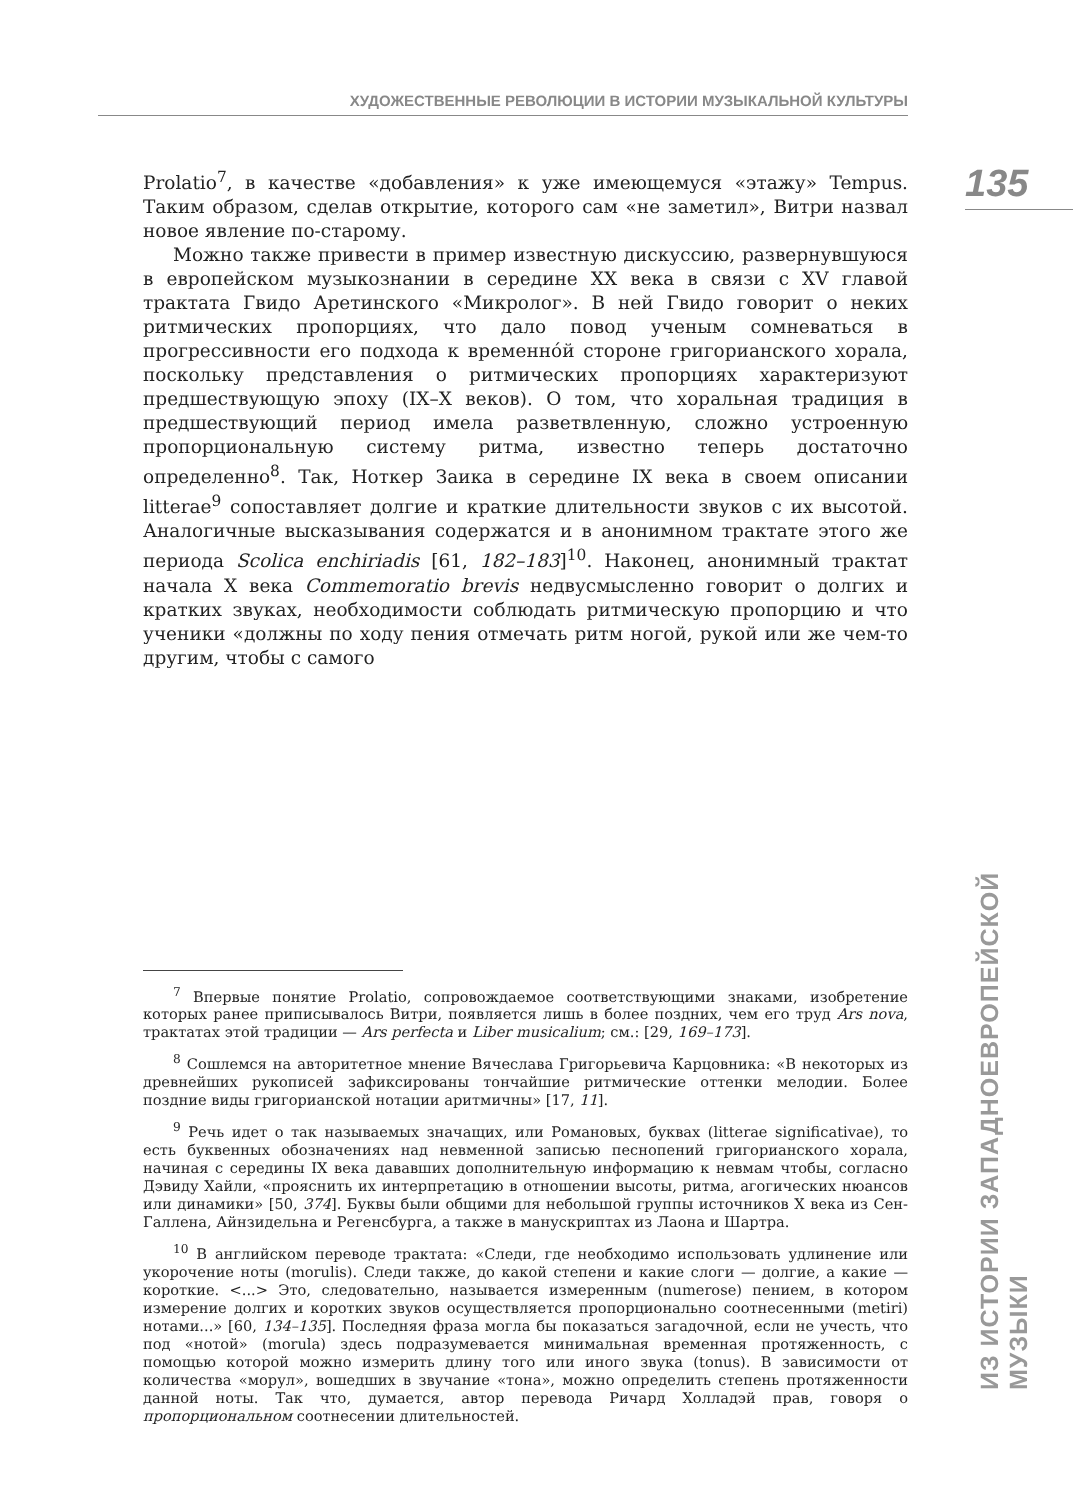ХУДОЖЕСТВЕННЫЕ РЕВОЛЮЦИИ В ИСТОРИИ МУЗЫКАЛЬНОЙ КУЛЬТУРЫ
135
Prolatio<sup>7</sup>, в качестве «добавления» к уже имеющемуся «этажу» Tempus. Таким образом, сделав открытие, которого сам «не заметил», Витри назвал новое явление по-старому.
Можно также привести в пример известную дискуссию, развернувшуюся в европейском музыкознании в середине XX века в связи с XV главой трактата Гвидо Аретинского «Микролог». В ней Гвидо говорит о неких ритмических пропорциях, что дало повод ученым сомневаться в прогрессивности его подхода к временнóй стороне григорианского хорала, поскольку представления о ритмических пропорциях характеризуют предшествующую эпоху (IX–X веков). О том, что хоральная традиция в предшествующий период имела разветвленную, сложно устроенную пропорциональную систему ритма, известно теперь достаточно определенно<sup>8</sup>. Так, Ноткер Заика в середине IX века в своем описании litterae<sup>9</sup> сопоставляет долгие и краткие длительности звуков с их высотой. Аналогичные высказывания содержатся и в анонимном трактате этого же периода Scolica enchiriadis [61, 182–183]<sup>10</sup>. Наконец, анонимный трактат начала X века Commemoratio brevis недвусмысленно говорит о долгих и кратких звуках, необходимости соблюдать ритмическую пропорцию и что ученики «должны по ходу пения отмечать ритм ногой, рукой или же чем-то другим, чтобы с самого
<sup>7</sup> Впервые понятие Prolatio, сопровождаемое соответствующими знаками, изобретение которых ранее приписывалось Витри, появляется лишь в более поздних, чем его труд Ars nova, трактатах этой традиции — Ars perfecta и Liber musicalium; см.: [29, 169–173].
<sup>8</sup> Сошлемся на авторитетное мнение Вячеслава Григорьевича Карцовника: «В некоторых из древнейших рукописей зафиксированы тончайшие ритмические оттенки мелодии. Более поздние виды григорианской нотации аритмичны» [17, 11].
<sup>9</sup> Речь идет о так называемых значащих, или Романовых, буквах (litterae significativae), то есть буквенных обозначениях над невменной записью песнопений григорианского хорала, начиная с середины IX века дававших дополнительную информацию к невмам чтобы, согласно Дэвиду Хайли, «прояснить их интерпретацию в отношении высоты, ритма, агогических нюансов или динамики» [50, 374]. Буквы были общими для небольшой группы источников X века из Сен-Галлена, Айнзидельна и Регенсбурга, а также в манускриптах из Лаона и Шартра.
<sup>10</sup> В английском переводе трактата: «Следи, где необходимо использовать удлинение или укорочение ноты (morulis). Следи также, до какой степени и какие слоги — долгие, а какие — короткие. <...> Это, следовательно, называется измеренным (numerose) пением, в котором измерение долгих и коротких звуков осуществляется пропорционально соотнесенными (metiri) нотами...» [60, 134–135]. Последняя фраза могла бы показаться загадочной, если не учесть, что под «нотой» (morula) здесь подразумевается минимальная временная протяженность, с помощью которой можно измерить длину того или иного звука (tonus). В зависимости от количества «морул», вошедших в звучание «тона», можно определить степень протяженности данной ноты. Так что, думается, автор перевода Ричард Холладэй прав, говоря о пропорциональном соотнесении длительностей.
ИЗ ИСТОРИИ ЗАПАДНОЕВРОПЕЙСКОЙ МУЗЫКИ